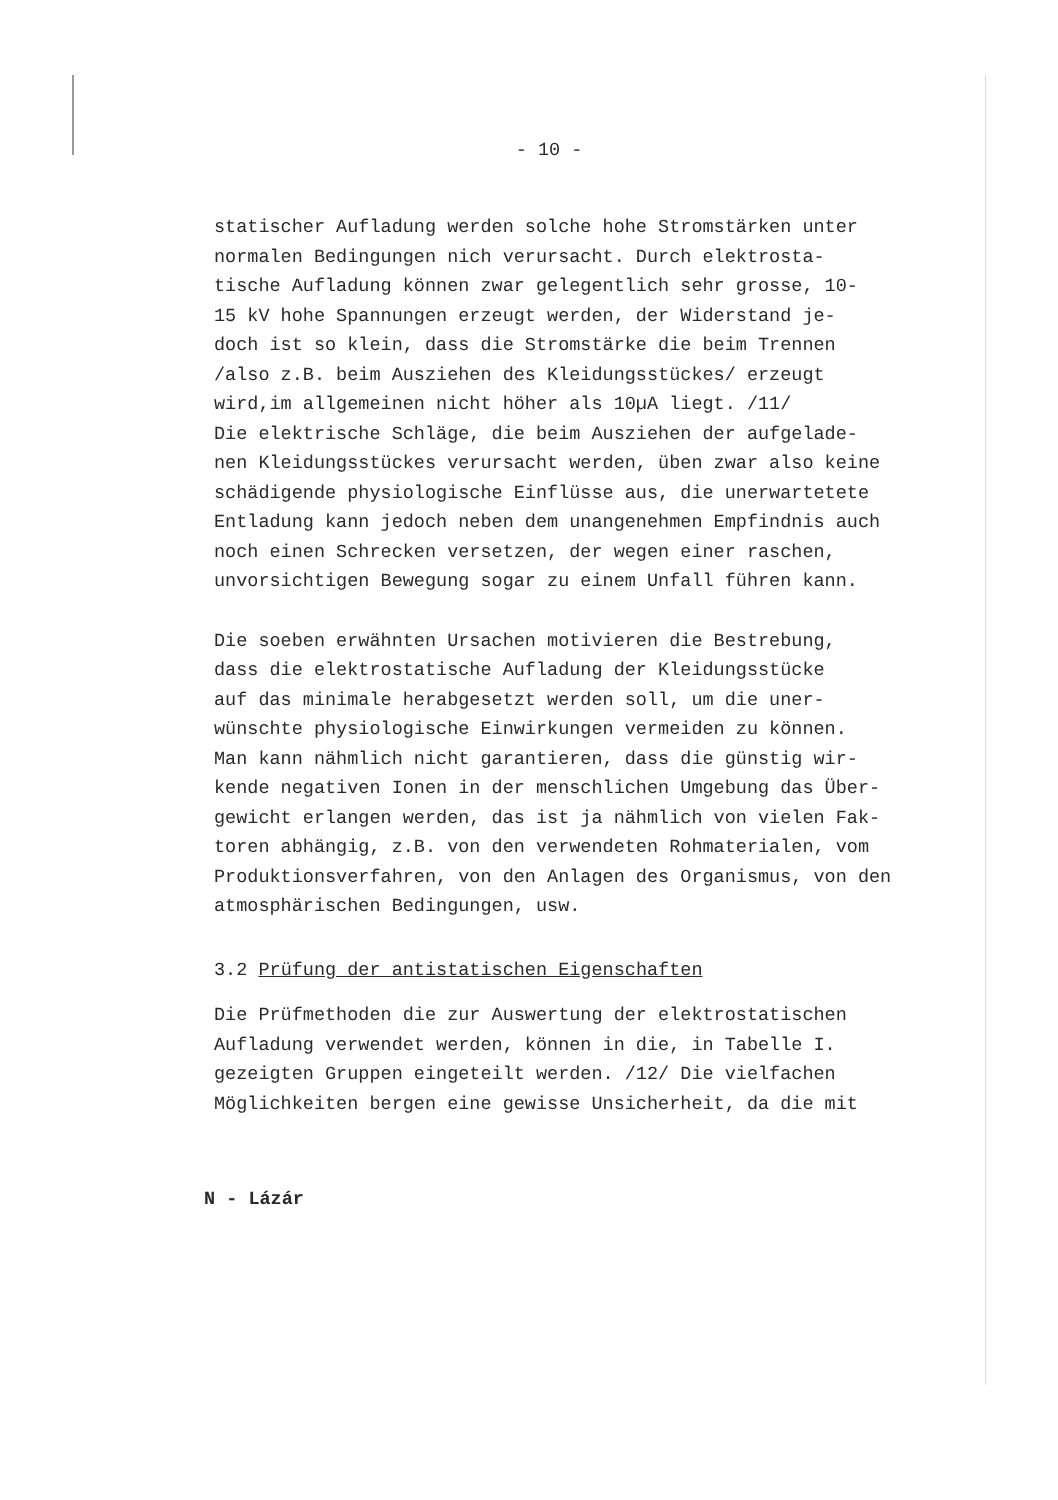- 10 -
statischer Aufladung werden solche hohe Stromstärken unter
normalen Bedingungen nich verursacht. Durch elektrosta-
tische Aufladung können zwar gelegentlich sehr grosse, 10-
15 kV hohe Spannungen erzeugt werden, der Widerstand je-
doch ist so klein, dass die Stromstärke die beim Trennen
/also z.B. beim Ausziehen des Kleidungsstückes/ erzeugt
wird,im allgemeinen nicht höher als 10µA liegt. /11/
Die elektrische Schläge, die beim Ausziehen der aufgelade-
nen Kleidungsstückes verursacht werden, üben zwar also keine
schädigende physiologische Einflüsse aus, die unerwartetete
Entladung kann jedoch neben dem unangenehmen Empfindnis auch
noch einen Schrecken versetzen, der wegen einer raschen,
unvorsichtigen Bewegung sogar zu einem Unfall führen kann.
Die soeben erwähnten Ursachen motivieren die Bestrebung,
dass die elektrostatische Aufladung der Kleidungsstücke
auf das minimale herabgesetzt werden soll, um die uner-
wünschte physiologische Einwirkungen vermeiden zu können.
Man kann nähmlich nicht garantieren, dass die günstig wir-
kende negativen Ionen in der menschlichen Umgebung das Über-
gewicht erlangen werden, das ist ja nähmlich von vielen Fak-
toren abhängig, z.B. von den verwendeten Rohmaterialen, vom
Produktionsverfahren, von den Anlagen des Organismus, von den
atmosphärischen Bedingungen, usw.
3.2 Prüfung der antistatischen Eigenschaften
Die Prüfmethoden die zur Auswertung der elektrostatischen
Aufladung verwendet werden, können in die, in Tabelle I.
gezeigten Gruppen eingeteilt werden. /12/ Die vielfachen
Möglichkeiten bergen eine gewisse Unsicherheit, da die mit
N - Lázár